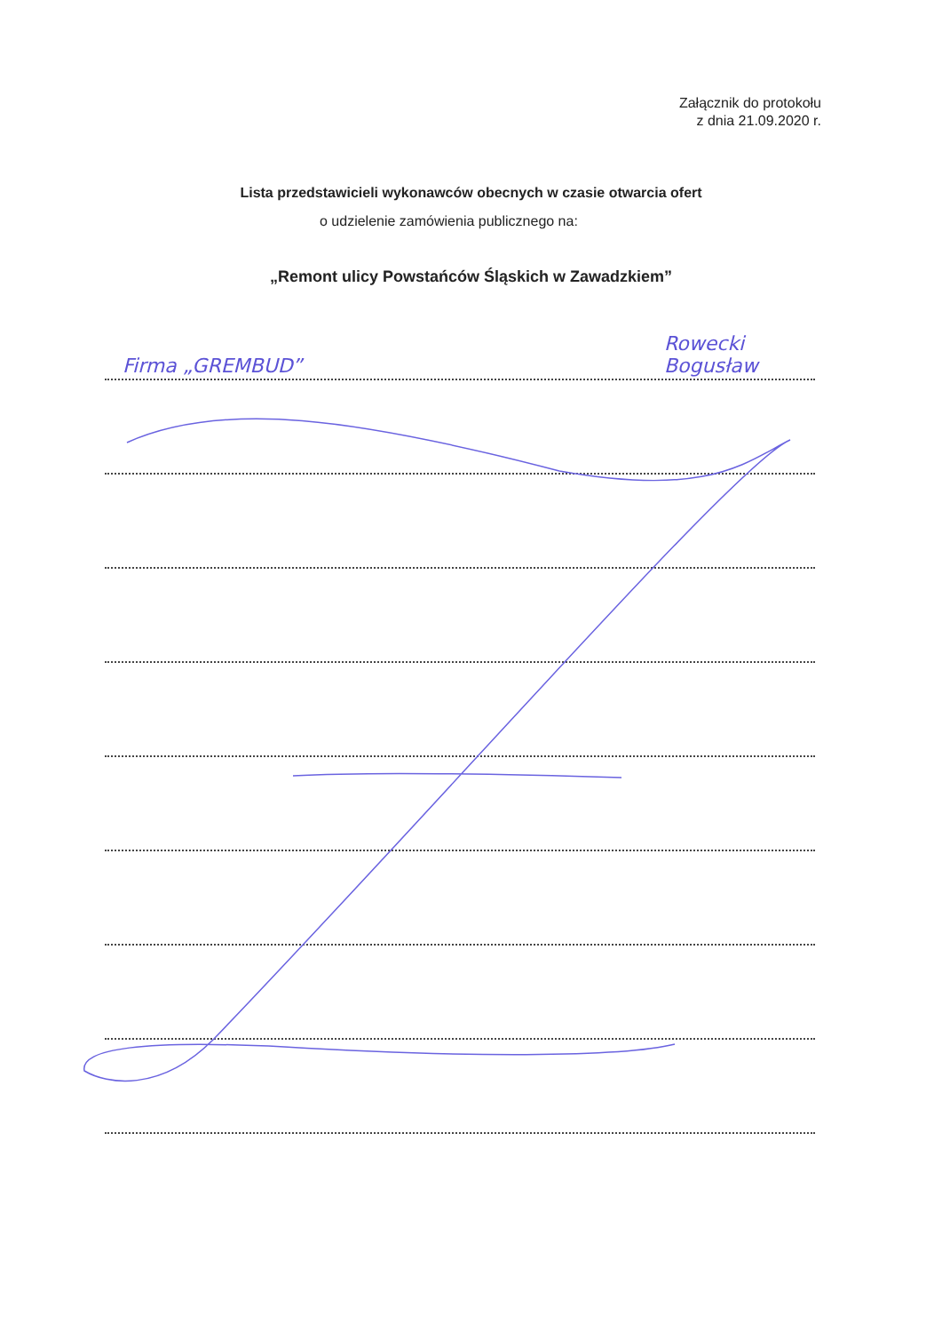Załącznik do protokołu
z dnia 21.09.2020 r.
Lista przedstawicieli wykonawców obecnych w czasie otwarcia ofert
o udzielenie zamówienia publicznego na:
„Remont ulicy Powstańców Śląskich w Zawadzkiem”
Firma „GREMBUD” Rowecki Bogusław